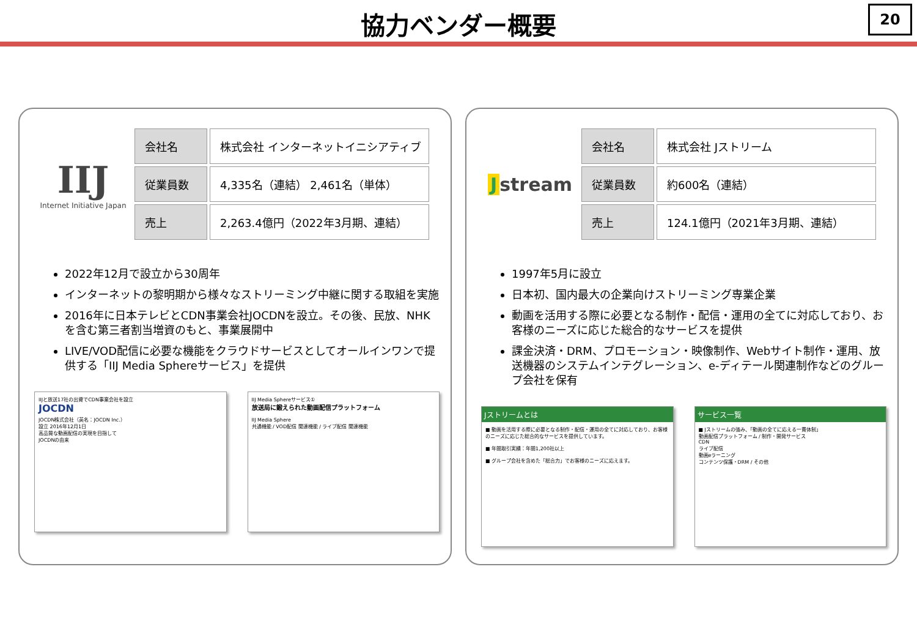協力ベンダー概要
20
IIJ
Internet Initiative Japan
| 会社名 | 株式会社 インターネットイニシアティブ |
| 従業員数 | 4,335名（連結） 2,461名（単体） |
| 売上 | 2,263.4億円（2022年3月期、連結） |
2022年12月で設立から30周年
インターネットの黎明期から様々なストリーミング中継に関する取組を実施
2016年に日本テレビとCDN事業会社JOCDNを設立。その後、民放、NHKを含む第三者割当増資のもと、事業展開中
LIVE/VOD配信に必要な機能をクラウドサービスとしてオールインワンで提供する「IIJ Media Sphereサービス」を提供
IIJと放送17社の出資でCDN事業会社を設立
JOCDN
JOCDN株式会社（英名：JOCDN Inc.）
設立 2016年12月1日
高品質な動画配信の実現を目指して
JOCDNの由来
IIJ Media Sphereサービス①
放送局に鍛えられた動画配信プラットフォーム
IIJ Media Sphere
共通機能 / VOD配信 関連機能 / ライブ配信 関連機能
Jstream
| 会社名 | 株式会社 Jストリーム |
| 従業員数 | 約600名（連結） |
| 売上 | 124.1億円（2021年3月期、連結） |
1997年5月に設立
日本初、国内最大の企業向けストリーミング専業企業
動画を活用する際に必要となる制作・配信・運用の全てに対応しており、お客様のニーズに応じた総合的なサービスを提供
課金決済・DRM、プロモーション・映像制作、Webサイト制作・運用、放送機器のシステムインテグレーション、e-ディテール関連制作などのグループ会社を保有
Jストリームとは
■ 動画を活用する際に必要となる制作・配信・運用の全てに対応しており、お客様のニーズに応じた総合的なサービスを提供しています。
■ 年間取引実績：年間1,200社以上
■ グループ会社を含めた「総合力」でお客様のニーズに応えます。
サービス一覧
■ Jストリームの強み、「動画の全てに応える一貫体制」
動画配信プラットフォーム / 制作・開発サービス
CDN
ライブ配信
動画eラーニング
コンテンツ保護・DRM / その他